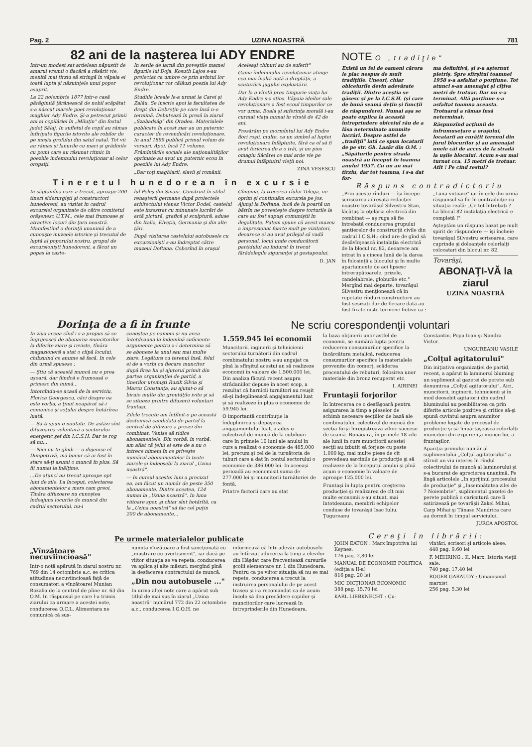Pag. 2 UZINA NOASTRĂ 781
82 ani de la naşterea lui ADY ENDRE
Intr-un modest sat ardelean năpustit de amarul vremii o flacără a răsărit vie, menită mai tîrziu să stringă în văpaia ei toată lupta şi năzuinţele unui popor asuprit.
La 22 noiembrie 1877 într-o casă părăginită ţărănească de nobil scăpătat s-a născut marele poet revoluţionar maghiar Ady Endre. Şi-a petrecut primii ani ai copilăriei în „Miluţin" din fostul judeţ Sălaj. In sufletul de copil au rămas înfiripate figurile istovite ale robilor de pe moşia grofului din satul natal. Tot vii au rămas şi lanurile cu maci şi grădinile cu pomi care au răsunat ritmic în poeziile îndemnului revoluţionar al celor oropsiţi.
In serile de iarnă din poveştile mamei figurile lui Doja, Kosuth Lajos s-au proiectat ca umbre ce prin avîntul lor revoluţionar vor călăuzi poezia lui Ady Endre.
Studiile liceale le-a urmat la Carei şi Zalău. Se inscrie apoi la facultatea de drept din Debreţin pe care însă n-o termină. Debutează în presă la ziarul „Szabadság" din Oradea. Materialele publicate în acest ziar au un puternic caracter de revendicări revoluţionare. In anul 1899 publică primul volum de versuri. Apoi, încă 11 volume. Frămîntările sociale ale naţionalităţilor oprimate au avut un puternic ecou în poeziile lui Ady Endre.
„Dar toţi maghiarii, slavii şi românii,
Aceleaşi chinuri au de suferit"
Gama îndemnului revoluţionar atinge cea mai înaltă notă a dreptăţii, a scuturării jugului exploatării.
Dar la o vîrstă prea timpurie viaţa lui Ady Endre s-a stins. Văpaia ideilor sale revoluţionare a fost ecoul timpurilor ce vor urma. Boala şi suferinţa morală i-au curmat viaţa numai în vîrstă de 42 de ani.
Presărăm pe mormîntul lui Ady Endre flori roşii, multe, ca un simbol al luptei revoluţionare înfăptuite, fără ca el să fi avut fericirea de a o trăi, şi un pios omagiu flăcărei ce mai arde vie pe drumul înfăptuirii vieţii noi.
ZINA VESESCU
Tineretul hunedorean în excursie
In săptămîna care a trecut, aproape 200 tineri siderurgişti şi constructori hunedoreni, au vizitat în cadrul excursiei organizate de către comitetul orăşenesc U.T.M., cele mai frumoase şi atractive locuri din ţara noastră. Manifestînd o dorinţă unanimă de a cunoaşte muzeele istorice şi trecutul de luptă al poporului nostru, grupul de excursionişti hunedoreni, a făcut un popas la caste-
lul Peleş din Sinaia. Construit în stilul renaşterii germane după proiectele arhitectului vienez Victor Dodel, castelul este înzestrat cu minunate lucrări de artă pictură, grafică şi sculptură, aduse din Italia, Elveţia, Germania şi din alte ţări.
După vizitarea castelului autobusele cu excursionişti s-au îndreptat către muzeul Doftana. Coborînd în oraşul
Cîmpina, la trecerea rîului Telega, ne oprim şi continuăm excursia pe jos. Ajunşi la Doftana, încă de la poartă un bătrîn ne povesteşte despre torturile la care au fost supuşi comuniştii în ilegalitate. Putem spune că acest muzeu a impresionat foarte mult pe vizitatori, deoarece ei au avut prilejul să vadă personal, locul unde conducătorii partidului au îndurat în trecut fărădelegile siguranţei şi gestapoului.
D. JAN
NOTE O „tradiţie"
Există un fel de oameni cărora le plac nespus de mult tradiţiile. Uneori, chiar obiceiurile devin adevărate tradiţii. Dintre aceştia se găsesc şi pe la I.C.S.H. (şi care de bună seamă deţin şi funcţii de răspundere). Numai aşa se poate explica la această întreprindere obiceiul rău de a lăsa neterminate anumite lucrări. Despre astfel de „tradiţii" iată ce spun locatarii de pe str. Gh. Lazăr din O.M. : „Săpăturile pentru strada noastră au început în toamna anului 1957. Cu un an mai tîrziu, dar tot toamna, i s-a dat for-
ma definitivă, şi s-a aşternut pietriş. Spre sfîrşitul toamnei 1958 s-a asfaltat o porţiune. Tot atunci s-au amenajat şi cîţiva metri de trotuar. Dar nu s-a terminat. Altă porţiune s-a asfaltat toamna aceasta. Trotuarul a rămas însă neterminat.
Răspunzînd acţiunii de înfrumuseţare a oraşului, locatarii au curăţit terenul din jurul blocurilor şi au amenajat unele căi de acces de la stradă la uşile blocului. Acum s-au mai turnat cca. 15 metri de trotuar. Atît ! Pe cînd restul?
Răspuns contradictoriu
„Prin aceste rînduri — îşi începe scrisoarea adresată redacţiei noastre tovarăşul Silvestru Stan, lăcătuş la oţelăria electrică din combinat — aş ruga să fie întrebată conducerea grupului şantierelor de construcţii civile din cadrul I.C.S.H.: cînd are de gînd să desăvîrşească instalaţia electrică de la blocul nr. 82, deoarece am intrat în a cincea lună de la darea în folosinţă a blocului şi în multe apartamente de aci lipsesc întrerupătoarele, prizele, candelabrele, globurile etc." Mergînd mai departe, tovarăşul Silvestru menţionează că în repetate rînduri constructorii au fost sesizaţi dar de fiecare dată au fost fixate nişte termene fictive ca :
„Luna viitoare" iar în cele din urmă răspunsul să fie în contradicţie cu situaţia reală: „Ce tot întrebaţi ? La blocul 82 instalaţia electrică e completă !"
Aşteptăm un răspuns bazat pe mult spirit de răspundere — îşi încheie tovarăşul Silvestru scrisoarea, care cuprinde şi doleanţele celorlalţi colocatari din blocul nr. 82.
Tovarăşi,
ABONAŢI-VĂ la ziarul
UZINA NOASTRĂ
Dorinţa de a fi în frunte
In ziua aceea cînd i s-a propus să se îngrijească de abonarea muncitorilor la diferite ziare şi reviste, tînăra magazioneră a stat o clipă locului, chibzuind ce anume să facă. In cele din urmă spusese :
— Ştiu că această muncă nu e prea uşoară, dar fiindcă e frumoasă o primesc din inimă...
Intorcîndu-se acasă de la serviciu, Florica Georgescu, căci despre ea este vorba, a ţinut neapărat să-i comunice şi soţului despre hotărîrea luată.
— Să-ţi spun o noutate. De astăzi sînt difuzoarea voluntară a sectorului energetic şef din I.C.S.H. Dar te rog să nu...
— Nici nu te gîndi — o dojenise el. Dimpotrivă, mă bucur că ai fost în stare să-ţi asumi o muncă în plus. Să fii numai la înălţime.
...De atunci au trecut aproape opt luni de zile. La început, colectarea abonamentelor a mers cam greoi. Tînăra difuzoare nu cunoştea îndeajuns locurile de muncă din cadrul sectorului, nu-i
cunoştea pe oameni şi nu avea întotdeauna la îndemînă suficiente argumente pentru a-i determina să se aboneze la unul sau mai multe ziare. Legătura cu terenul însă, felul ei de a vorbi cu fiecare muncitor după firea lui şi ajutorul primit din partea organizaţiei de partid, a tinerilor utemişti Ruzik Silvia şi Marcu Constanţa, au ajutat-o să biruie multe din greutăţile ivite şi să se situeze printre difuzorii voluntari fruntaşi.
Zilele trecute am întîlnit-o pe această destoinică candidată de partid la centrul de difuzare a presei din combinat. Venise să ridice abonamentele. Din vorbă, în vorbă, am aflat că ţelul ei este de a nu o întrece nimeni în ce priveşte numărul abonamentelor la toate ziarele şi îndeosebi la ziarul „Uzina noastră".
— In cursul acestei luni a precizat ea, am făcut un număr de peste 350 abonamente. Dintre acestea, 124 numai la „Uzina noastră". In luna viitoare sper, şi chiar sînt hotărîtă, ca la „Uzina noastră" să fac cel puţin 200 de abonamente...
Ne scriu corespondenţii voluntari
1.559.945 lei economii
Muncitorii, inginerii şi tehnicienii sectorului turnătorii din cadrul combinatului nostru s-au angajat ca pînă la sfîrşitul acestui an să realizeze economii în valoare de 1.500.000 lei. Din analiza făcută recent asupra strădaniilor depuse în acest scop, a rezultat că harnicii turnători au reuşit să-şi îndeplinească angajamentul luat şi să realizeze în plus o economie de 59.945 lei.
O importantă contribuţie la îndeplinirea şi depăşirea angajamentului luat, a adus-o colectivul de muncă de la cubilouri care în primele 10 luni ale anului în curs a realizat o economie de 485.000 lei, precum şi cel de la turnătoria de tuburi care a dat în contul sectorului o economie de 386.000 lei. In aceeaşi perioadă au economisit suma de 277.000 lei şi muncitorii turnătoriei de fontă.
Printre factorii care au stat
la baza obţinerii unor astfel de economii, se numără lupta pentru reducerea consumurilor specifice la încărcătura metalică, reducerea consumurilor specifice la materialele provenite din comerţ, scăderea procentului de rebuturi, folosirea unor materiale din bronz recuperat etc.
I. AIRINEI
Fruntaşii forjorilor
In întrecerea ce o desfăşoară pentru asigurarea la timp a pieselor de schimb necesare secţiilor de bază ale combinatului, colectivul de muncă din secţia forjă înregistrează zilnic succese de seamă. Bunăoară, în primele 18 zile ale lunii în curs muncitorii acestei secţii au izbutit să forjeze cu peste 1.000 kg. mai multe piese de cît prevedeau sarcinile de producţie şi să realizeze de la începutul anului şi pînă acum o economie în valoare de aproape 125.000 lei.
Fruntaşi în lupta pentru creşterea producţiei şi realizarea de cît mai multe economii s-au situat, mai întotdeauna, membrii echipelor conduse de tovarăşii Isac Iuliu, Ţugureanu
Constantin, Popa Ioan şi Nandra Victor.
UNGUREANU VASILE
„Colţul agitatorului"
Din iniţiativa organizaţiei de partid, recent, a apărut la laminorul bluming un supliment al gazetei de perete sub denumirea „Colţul agitatorului". Aici, muncitorii, inginerii, tehnicienii şi în mod deosebit agitatorii din cadrul bluminului au posibilitatea ca prin diferite articole pozitive şi critice să-şi spună cuvîntul asupra anumitor probleme legate de procesul de producţie şi să împărtăşească celorlalţi muncitori din experienţa muncii lor, a fruntaşilor.
Apariţia primului număr al suplimentului „Colţul agitatorului" a stîrnit un viu interes în rîndul colectivului de muncă al laminorului şi s-a bucurat de aprecierea unanimă. Pe lîngă articolele „In sprijinul procesului de producţie" şi „Insemnătatea zilei de 7 Noiembrie", suplimentul gazetei de perete publică o caricatură care îi satirizează pe tovarăşii Zakel Mihai, Carp Mihai şi Tănase Mandrica care au dormit în timpul serviciului.
JURCA APOSTOL
Pe urmele materialelor publicate
„Vînzătoare necuviincioasă"
Intr-o notă apărută în ziarul nostru nr. 769 din 14 octombrie a.c. se critica atitudinea necuviincioasă faţă de consumatori a vînzătoarei Munian Rozalia de la centrul de pîine nr. 63 din O.M. In răspunsul pe care l-a trimis ziarului ca urmare a acestei note, conducerea O.C.L. Alimentara ne comunică că sus-
numita vînzătoare a fost sancţionată cu „mustrare cu avertisment", iar dacă pe viitor situaţia se va repeta, conducerea va aplica şi alte măsuri, mergînd pînă la desfacerea contractului de muncă.
„Din nou autobusele ..."
In urma altei note care a apărut sub titlul de mai sus în ziarul „Uzina noastră" numărul 772 din 22 octombrie a.c., conducerea I.G.O.H. ne
informează că într-adevăr autobusele au întîrziat aducerea la timp a elevilor din Hăşdat care frecventează cursurile şcolii elementare nr. 1 din Hunedoara. Pentru ca pe viitor situaţia să nu se mai repete, conducerea a trecut la instruirea personalului de pe acest traseu şi i-a recomandat ca de acum încolo să dea precădere copiilor şi muncitorilor care lucrează în întreprinderile din Hunedoara.
Cereţi în librării:
JOHN EATON : Marx împotriva lui Keynes.
176 pag. 2,80 lei
MANUAL DE ECONOMIE POLITICA (ediţia a II-a)
816 pag. 20 lei
MIC DICŢIONAR ECONOMIC
388 pag. 15,70 lei
KARL LIEBKNECHT : Cu-
vîntări, scrisori şi articole alese.
448 pag. 9,60 lei
F. MEHRING : K. Marx: Istoria vieţii sale.
740 pag. 17,40 lei
ROGER GARAUDY : Umanismul marxist
256 pag. 5,30 lei